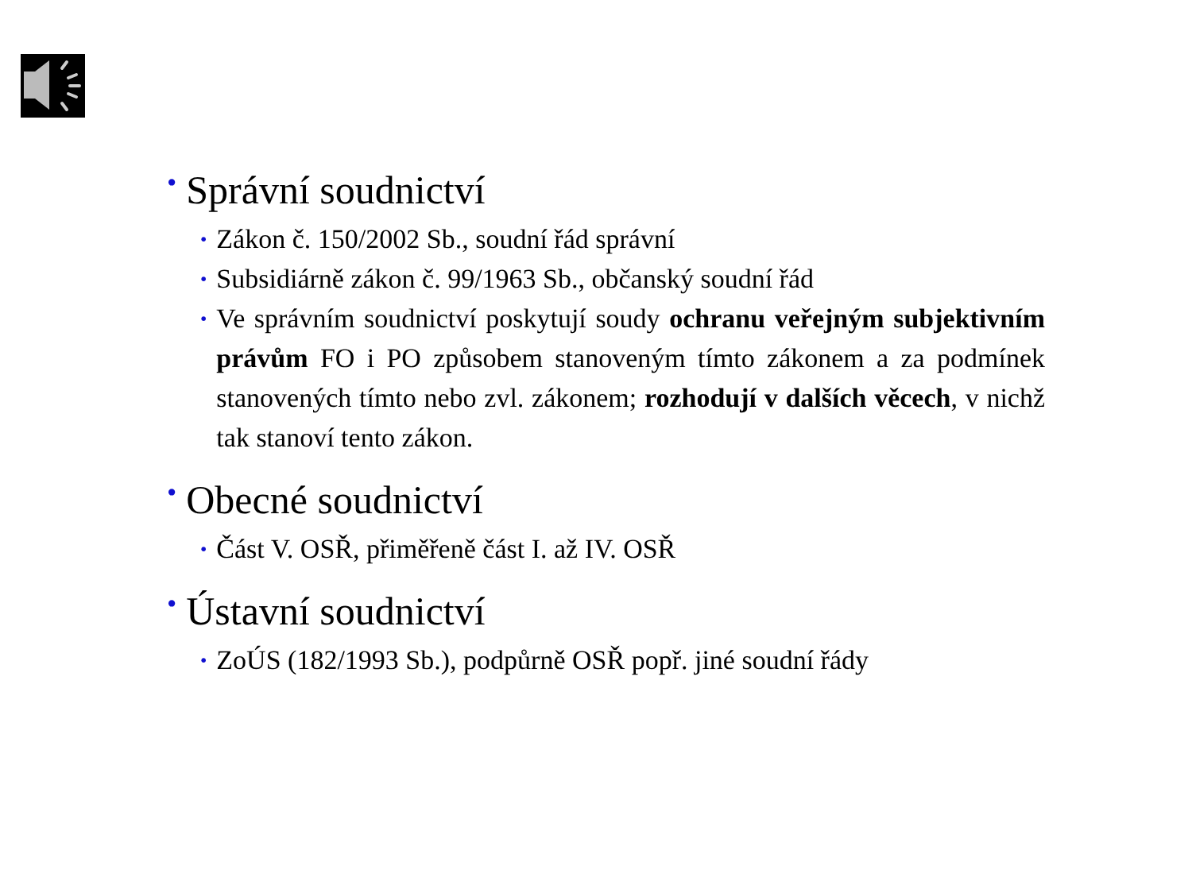• Správní soudnictví
• Zákon č. 150/2002 Sb., soudní řád správní
• Subsidiárně zákon č. 99/1963 Sb., občanský soudní řád
• Ve správním soudnictví poskytují soudy ochranu veřejným subjektivním právům FO i PO způsobem stanoveným tímto zákonem a za podmínek stanovených tímto nebo zvl. zákonem; rozhodují v dalších věcech, v nichž tak stanoví tento zákon.
• Obecné soudnictví
• Část V. OSŘ, přiměřeně část I. až IV. OSŘ
• Ústavní soudnictví
• ZoÚS (182/1993 Sb.), podpůrně OSŘ popř. jiné soudní řády